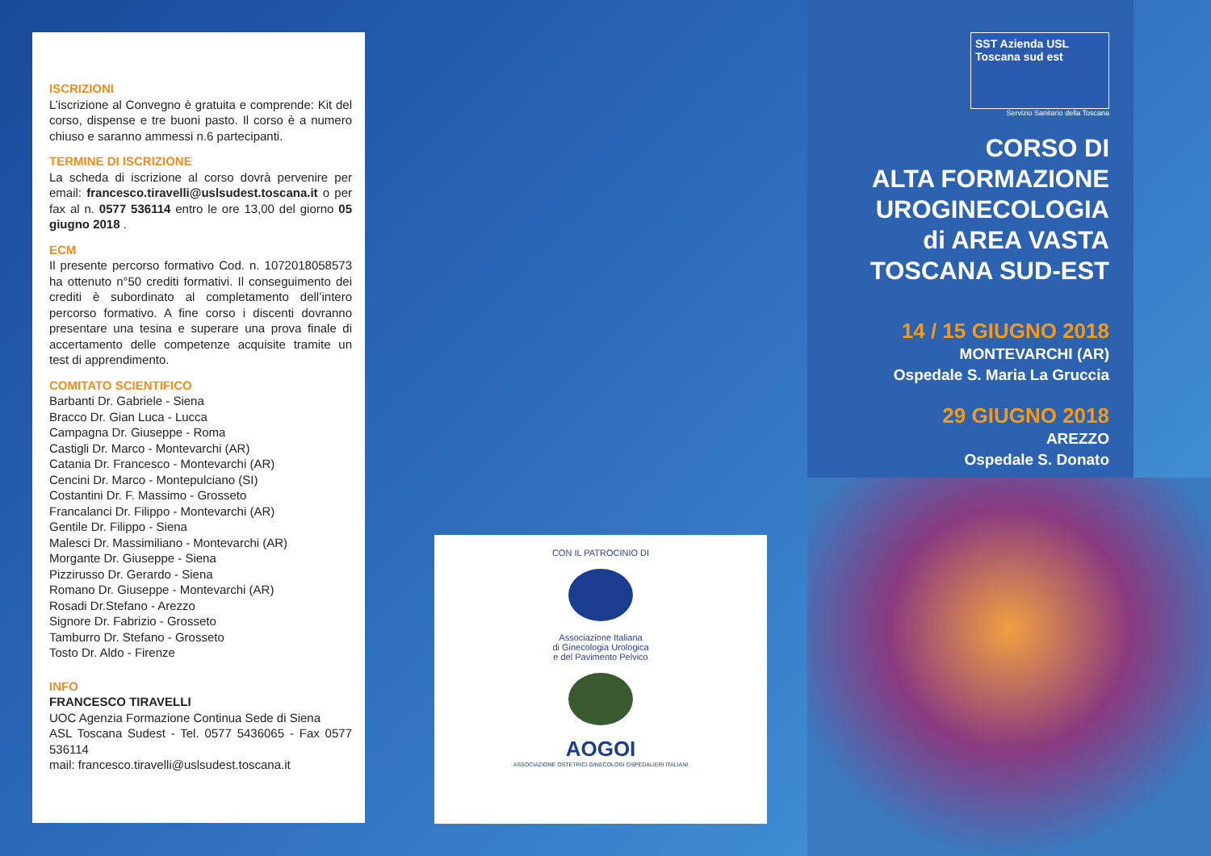ISCRIZIONI
L’iscrizione al Convegno è gratuita e comprende: Kit del corso, dispense e tre buoni pasto. Il corso è a numero chiuso e saranno ammessi n.6 partecipanti.
TERMINE DI ISCRIZIONE
La scheda di iscrizione al corso dovrà pervenire per email: francesco.tiravelli@uslsudest.toscana.it o per fax al n. 0577 536114 entro le ore 13,00 del giorno 05 giugno 2018 .
ECM
Il presente percorso formativo Cod. n. 1072018058573 ha ottenuto n°50 crediti formativi. Il conseguimento dei crediti è subordinato al completamento dell’intero percorso formativo. A fine corso i discenti dovranno presentare una tesina e superare una prova finale di accertamento delle competenze acquisite tramite un test di apprendimento.
COMITATO SCIENTIFICO
Barbanti Dr. Gabriele - Siena
Bracco Dr. Gian Luca - Lucca
Campagna Dr. Giuseppe - Roma
Castigli Dr. Marco - Montevarchi (AR)
Catania Dr. Francesco - Montevarchi (AR)
Cencini Dr. Marco - Montepulciano (SI)
Costantini Dr. F. Massimo - Grosseto
Francalanci Dr. Filippo - Montevarchi (AR)
Gentile Dr. Filippo - Siena
Malesci Dr. Massimiliano - Montevarchi (AR)
Morgante Dr. Giuseppe - Siena
Pizzirusso Dr. Gerardo - Siena
Romano Dr. Giuseppe - Montevarchi (AR)
Rosadi Dr.Stefano - Arezzo
Signore Dr. Fabrizio - Grosseto
Tamburro Dr. Stefano - Grosseto
Tosto Dr. Aldo - Firenze
INFO
FRANCESCO TIRAVELLI
UOC Agenzia Formazione Continua Sede di Siena
ASL Toscana Sudest - Tel. 0577 5436065 - Fax 0577 536114
mail: francesco.tiravelli@uslsudest.toscana.it
CON IL PATROCINIO DI
Associazione Italiana
di Ginecologia Urologica
e del Pavimento Pelvico
AOGOI
ASSOCIAZIONE OSTETRICI GINECOLOGI OSPEDALIERI ITALIANI
SST Azienda USL Toscana sud est
Servizio Sanitario della Toscana
CORSO DI
ALTA FORMAZIONE
UROGINECOLOGIA
di AREA VASTA
TOSCANA SUD-EST
14 / 15 GIUGNO 2018
MONTEVARCHI (AR)
Ospedale S. Maria La Gruccia
29 GIUGNO 2018
AREZZO
Ospedale S. Donato